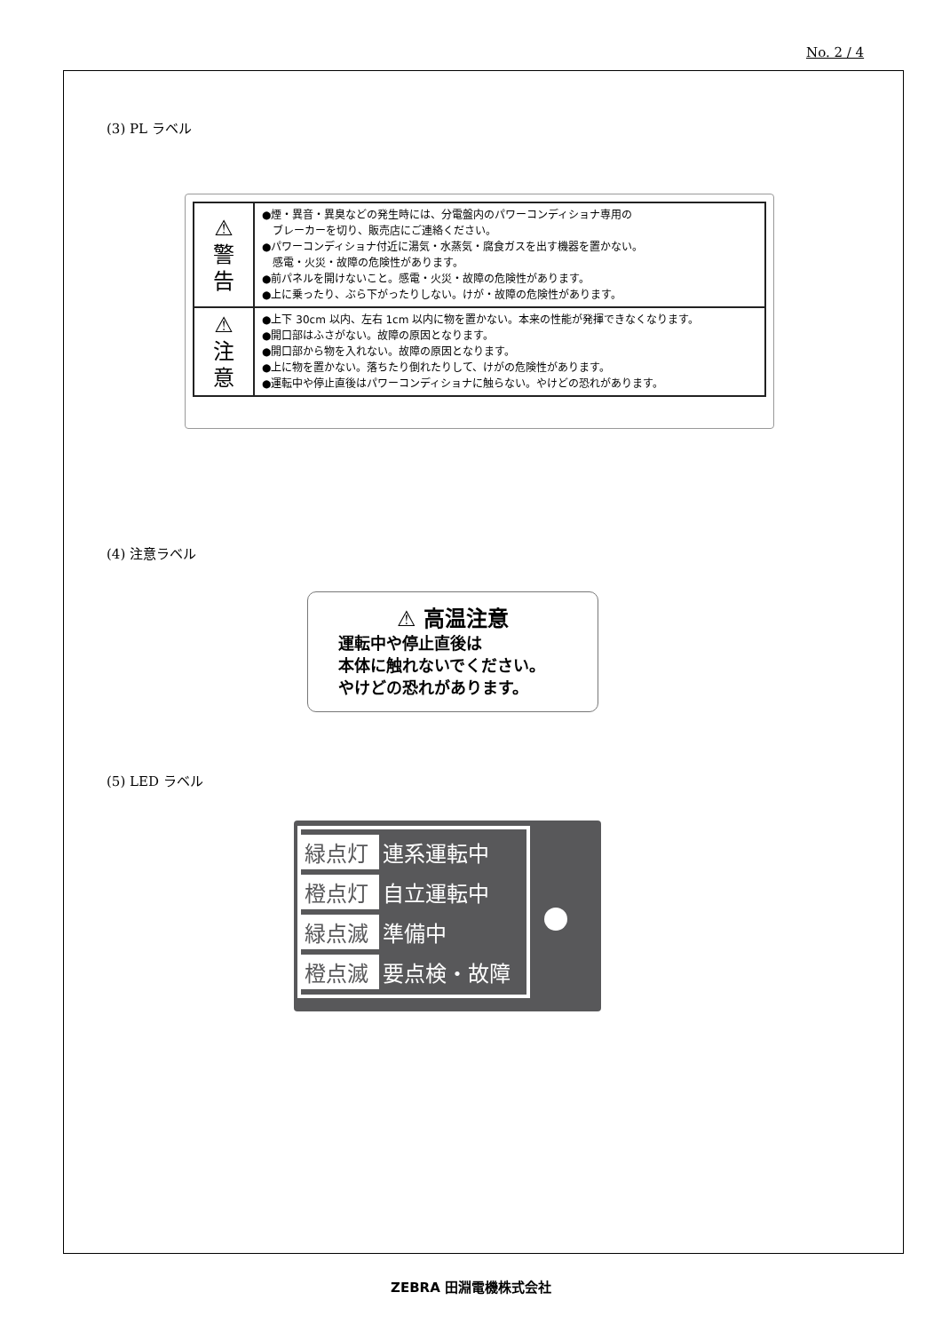No. 2 / 4
(3) PL ラベル
| ⚠ 警 告 | ●煙・異音・異臭などの発生時には、分電盤内のパワーコンディショナ専用の ブレーカーを切り、販売店にご連絡ください。 ●パワーコンディショナ付近に湯気・水蒸気・腐食ガスを出す機器を置かない。 感電・火災・故障の危険性があります。 ●前パネルを開けないこと。感電・火災・故障の危険性があります。 ●上に乗ったり、ぶら下がったりしない。けが・故障の危険性があります。 |
| ⚠ 注 意 | ●上下 30cm 以内、左右 1cm 以内に物を置かない。本来の性能が発揮できなくなります。 ●開口部はふさがない。故障の原因となります。 ●開口部から物を入れない。故障の原因となります。 ●上に物を置かない。落ちたり倒れたりして、けがの危険性があります。 ●運転中や停止直後はパワーコンディショナに触らない。やけどの恐れがあります。 |
(4) 注意ラベル
⚠ 高温注意
運転中や停止直後は
本体に触れないでください。
やけどの恐れがあります。
(5) LED ラベル
| 緑点灯 | 連系運転中 |
| 橙点灯 | 自立運転中 |
| 緑点滅 | 準備中 |
| 橙点滅 | 要点検・故障 |
ZEBRA 田淵電機株式会社